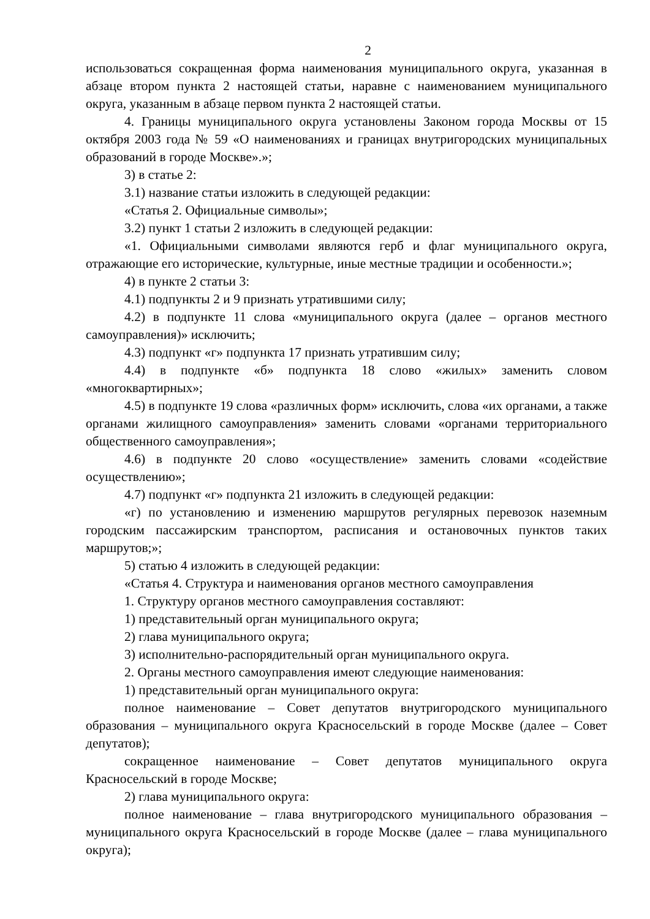2
использоваться сокращенная форма наименования муниципального округа, указанная в абзаце втором пункта 2 настоящей статьи, наравне с наименованием муниципального округа, указанным в абзаце первом пункта 2 настоящей статьи.
4. Границы муниципального округа установлены Законом города Москвы от 15 октября 2003 года № 59 «О наименованиях и границах внутригородских муниципальных образований в городе Москве».»;
3) в статье 2:
3.1) название статьи изложить в следующей редакции:
«Статья 2. Официальные символы»;
3.2) пункт 1 статьи 2 изложить в следующей редакции:
«1. Официальными символами являются герб и флаг муниципального округа, отражающие его исторические, культурные, иные местные традиции и особенности.»;
4) в пункте 2 статьи 3:
4.1) подпункты 2 и 9 признать утратившими силу;
4.2) в подпункте 11 слова «муниципального округа (далее – органов местного самоуправления)» исключить;
4.3) подпункт «г» подпункта 17 признать утратившим силу;
4.4) в подпункте «б» подпункта 18 слово «жилых» заменить словом «многоквартирных»;
4.5) в подпункте 19 слова «различных форм» исключить, слова «их органами, а также органами жилищного самоуправления» заменить словами «органами территориального общественного самоуправления»;
4.6) в подпункте 20 слово «осуществление» заменить словами «содействие осуществлению»;
4.7) подпункт «г» подпункта 21 изложить в следующей редакции:
«г) по установлению и изменению маршрутов регулярных перевозок наземным городским пассажирским транспортом, расписания и остановочных пунктов таких маршрутов;»;
5) статью 4 изложить в следующей редакции:
«Статья 4. Структура и наименования органов местного самоуправления
1. Структуру органов местного самоуправления составляют:
1) представительный орган муниципального округа;
2) глава муниципального округа;
3) исполнительно-распорядительный орган муниципального округа.
2. Органы местного самоуправления имеют следующие наименования:
1) представительный орган муниципального округа:
полное наименование – Совет депутатов внутригородского муниципального образования – муниципального округа Красносельский в городе Москве (далее – Совет депутатов);
сокращенное наименование – Совет депутатов муниципального округа Красносельский в городе Москве;
2) глава муниципального округа:
полное наименование – глава внутригородского муниципального образования – муниципального округа Красносельский в городе Москве (далее – глава муниципального округа);